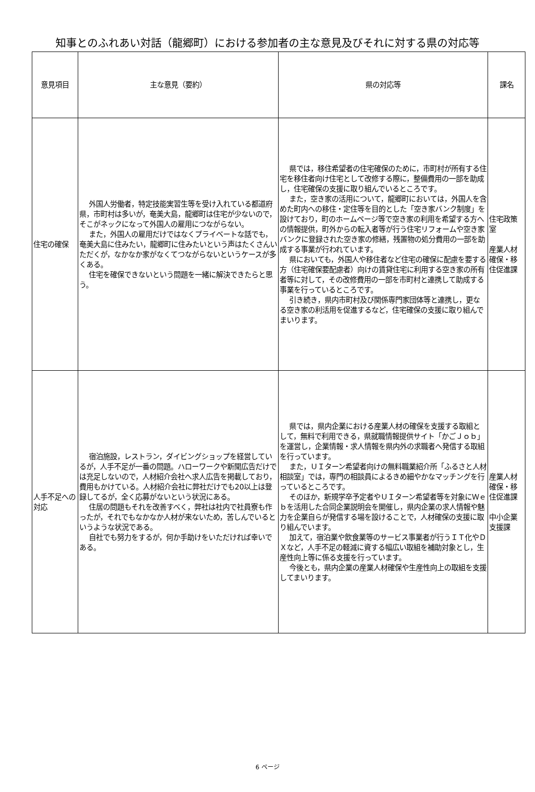知事とのふれあい対話（龍郷町）における参加者の主な意見及びそれに対する県の対応等
| 意見項目 | 主な意見（要約） | 県の対応等 | 課名 |
| --- | --- | --- | --- |
| 住宅の確保 | 外国人労働者，特定技能実習生等を受け入れている都道府県，市町村は多いが，奄美大島，龍郷町は住宅が少ないので，そこがネックになって外国人の雇用につながらない。 また，外国人の雇用だけではなくプライベートな話でも，奄美大島に住みたい，龍郷町に住みたいという声はたくさんいただくが，なかなか家がなくてつながらないというケースが多くある。 住宅を確保できないという問題を一緒に解決できたらと思う。 | 県では，移住希望者の住宅確保のために，市町村が所有する住宅を移住者向け住宅として改修する際に，整備費用の一部を助成し，住宅確保の支援に取り組んでいるところです。 また，空き家の活用について，龍郷町においては，外国人を含めた町内への移住・定住等を目的とした「空き家バンク制度」を設けており，町のホームページ等で空き家の利用を希望する方への情報提供，町外からの転入者等が行う住宅リフォームや空き家バンクに登録された空き家の修繕，残置物の処分費用の一部を助成する事業が行われています。 県においても，外国人や移住者など住宅の確保に配慮を要する方（住宅確保要配慮者）向けの賃貸住宅に利用する空き家の所有者等に対して，その改修費用の一部を市町村と連携して助成する事業を行っているところです。 引き続き，県内市町村及び関係専門家団体等と連携し，更なる空き家の利活用を促進するなど，住宅確保の支援に取り組んでまいります。 | 住宅政策室 産業人材確保・移住促進課 |
| 人手不足への対応 | 宿泊施設，レストラン，ダイビングショップを経営しているが，人手不足が一番の問題。ハローワークや新聞広告だけでは充足しないので，人材紹介会社へ求人広告を掲載しており，費用もかけている。人材紹介会社に弊社だけでも20以上は登録してるが，全く応募がないという状況にある。 住居の問題もそれを改善すべく，弊社は社内で社員寮も作ったが，それでもなかなか人材が来ないため，苦しんでいるというような状況である。 自社でも努力をするが，何か手助けをいただければ幸いである。 | 県では，県内企業における産業人材の確保を支援する取組として，無料で利用できる，県就職情報提供サイト「かごＪｏｂ」を運営し，企業情報・求人情報を県内外の求職者へ発信する取組を行っています。 また，ＵＩターン希望者向けの無料職業紹介所「ふるさと人材相談室」では，専門の相談員によるきめ細やかなマッチングを行っているところです。 そのほか，新規学卒予定者やＵＩターン希望者等を対象にＷｅｂを活用した合同企業説明会を開催し，県内企業の求人情報や魅力を企業自らが発信する場を設けることで，人材確保の支援に取り組んでいます。 加えて，宿泊業や飲食業等のサービス事業者が行うＩＴ化やＤＸなど，人手不足の軽減に資する幅広い取組を補助対象とし，生産性向上等に係る支援を行っています。 今後とも，県内企業の産業人材確保や生産性向上の取組を支援してまいります。 | 産業人材確保・移住促進課 中小企業支援課 |
6 ページ